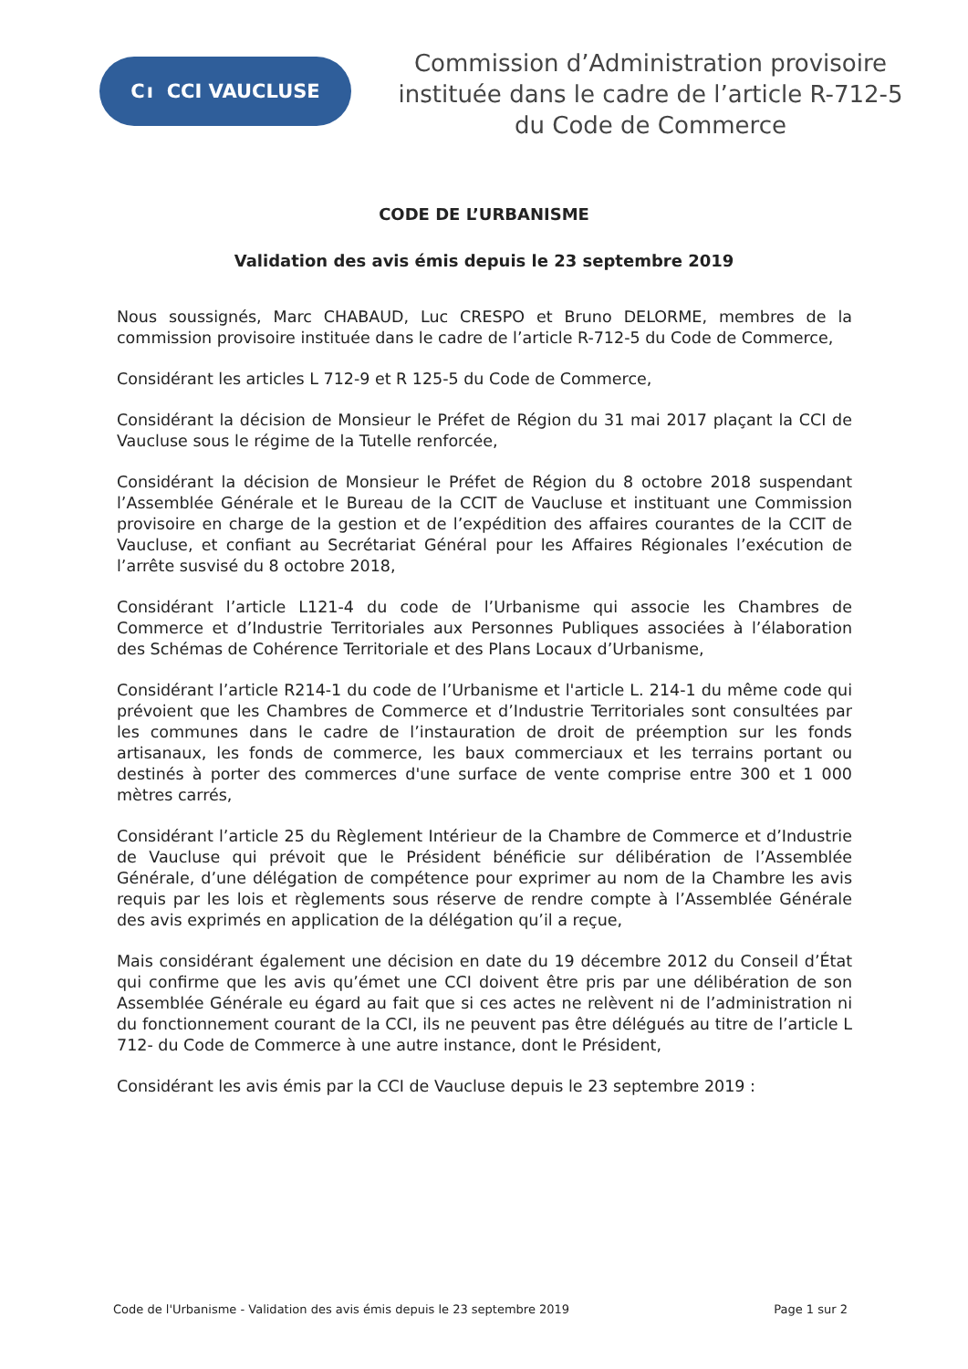C ı CCI VAUCLUSE
Commission d’Administration provisoire
instituée dans le cadre de l’article R-712-5
du Code de Commerce
CODE DE L’URBANISME
Validation des avis émis depuis le 23 septembre 2019
Nous soussignés, Marc CHABAUD, Luc CRESPO et Bruno DELORME, membres de la commission provisoire instituée dans le cadre de l’article R-712-5 du Code de Commerce,
Considérant les articles L 712-9 et R 125-5 du Code de Commerce,
Considérant la décision de Monsieur le Préfet de Région du 31 mai 2017 plaçant la CCI de Vaucluse sous le régime de la Tutelle renforcée,
Considérant la décision de Monsieur le Préfet de Région du 8 octobre 2018 suspendant l’Assemblée Générale et le Bureau de la CCIT de Vaucluse et instituant une Commission provisoire en charge de la gestion et de l’expédition des affaires courantes de la CCIT de Vaucluse, et confiant au Secrétariat Général pour les Affaires Régionales l’exécution de l’arrête susvisé du 8 octobre 2018,
Considérant l’article L121-4 du code de l’Urbanisme qui associe les Chambres de Commerce et d’Industrie Territoriales aux Personnes Publiques associées à l’élaboration des Schémas de Cohérence Territoriale et des Plans Locaux d’Urbanisme,
Considérant l’article R214-1 du code de l’Urbanisme et l'article L. 214-1 du même code qui prévoient que les Chambres de Commerce et d’Industrie Territoriales sont consultées par les communes dans le cadre de l’instauration de droit de préemption sur les fonds artisanaux, les fonds de commerce, les baux commerciaux et les terrains portant ou destinés à porter des commerces d'une surface de vente comprise entre 300 et 1 000 mètres carrés,
Considérant l’article 25 du Règlement Intérieur de la Chambre de Commerce et d’Industrie de Vaucluse qui prévoit que le Président bénéficie sur délibération de l’Assemblée Générale, d’une délégation de compétence pour exprimer au nom de la Chambre les avis requis par les lois et règlements sous réserve de rendre compte à l’Assemblée Générale des avis exprimés en application de la délégation qu’il a reçue,
Mais considérant également une décision en date du 19 décembre 2012 du Conseil d’État qui confirme que les avis qu’émet une CCI doivent être pris par une délibération de son Assemblée Générale eu égard au fait que si ces actes ne relèvent ni de l’administration ni du fonctionnement courant de la CCI, ils ne peuvent pas être délégués au titre de l’article L 712- du Code de Commerce à une autre instance, dont le Président,
Considérant les avis émis par la CCI de Vaucluse depuis le 23 septembre 2019 :
Code de l'Urbanisme - Validation des avis émis depuis le 23 septembre 2019 Page 1 sur 2